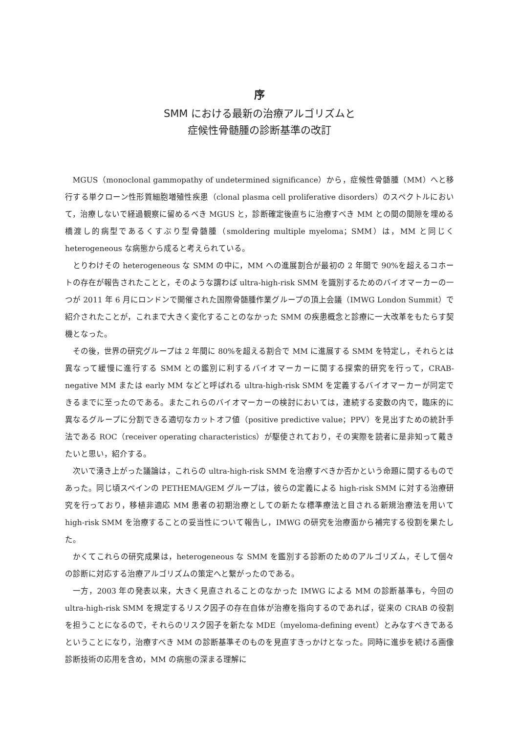序
SMM における最新の治療アルゴリズムと
症候性骨髄腫の診断基準の改訂
MGUS（monoclonal gammopathy of undetermined significance）から，症候性骨髄腫（MM）へと移行する単クローン性形質細胞増殖性疾患（clonal plasma cell proliferative disorders）のスペクトルにおいて，治療しないで経過観察に留めるべき MGUS と，診断確定後直ちに治療すべき MM との間の間隙を埋める橋渡し的病型であるくすぶり型骨髄腫（smoldering multiple myeloma；SMM）は，MM と同じく heterogeneous な病態から成ると考えられている。
とりわけその heterogeneous な SMM の中に，MM への進展割合が最初の 2 年間で 90%を超えるコホートの存在が報告されたことと，そのような謂わば ultra-high-risk SMM を識別するためのバイオマーカーの一つが 2011 年 6 月にロンドンで開催された国際骨髄腫作業グループの頂上会議（IMWG London Summit）で紹介されたことが，これまで大きく変化することのなかった SMM の疾患概念と診療に一大改革をもたらす契機となった。
その後，世界の研究グループは 2 年間に 80%を超える割合で MM に進展する SMM を特定し，それらとは異なって緩慢に進行する SMM との鑑別に利するバイオマーカーに関する探索的研究を行って，CRAB-negative MM または early MM などと呼ばれる ultra-high-risk SMM を定義するバイオマーカーが同定できるまでに至ったのである。またこれらのバイオマーカーの検討においては，連続する変数の内で，臨床的に異なるグループに分割できる適切なカットオフ値（positive predictive value；PPV）を見出すための統計手法である ROC（receiver operating characteristics）が駆使されており，その実際を読者に是非知って戴きたいと思い，紹介する。
次いで湧き上がった議論は，これらの ultra-high-risk SMM を治療すべきか否かという命題に関するものであった。同じ頃スペインの PETHEMA/GEM グループは，彼らの定義による high-risk SMM に対する治療研究を行っており，移植非適応 MM 患者の初期治療としての新たな標準療法と目される新規治療法を用いて high-risk SMM を治療することの妥当性について報告し，IMWG の研究を治療面から補完する役割を果たした。
かくてこれらの研究成果は，heterogeneous な SMM を鑑別する診断のためのアルゴリズム，そして個々の診断に対応する治療アルゴリズムの策定へと繋がったのである。
一方，2003 年の発表以来，大きく見直されることのなかった IMWG による MM の診断基準も，今回の ultra-high-risk SMM を規定するリスク因子の存在自体が治療を指向するのであれば，従来の CRAB の役割を担うことになるので，それらのリスク因子を新たな MDE（myeloma-defining event）とみなすべきであるということになり，治療すべき MM の診断基準そのものを見直すきっかけとなった。同時に進歩を続ける画像診断技術の応用を含め，MM の病態の深まる理解に